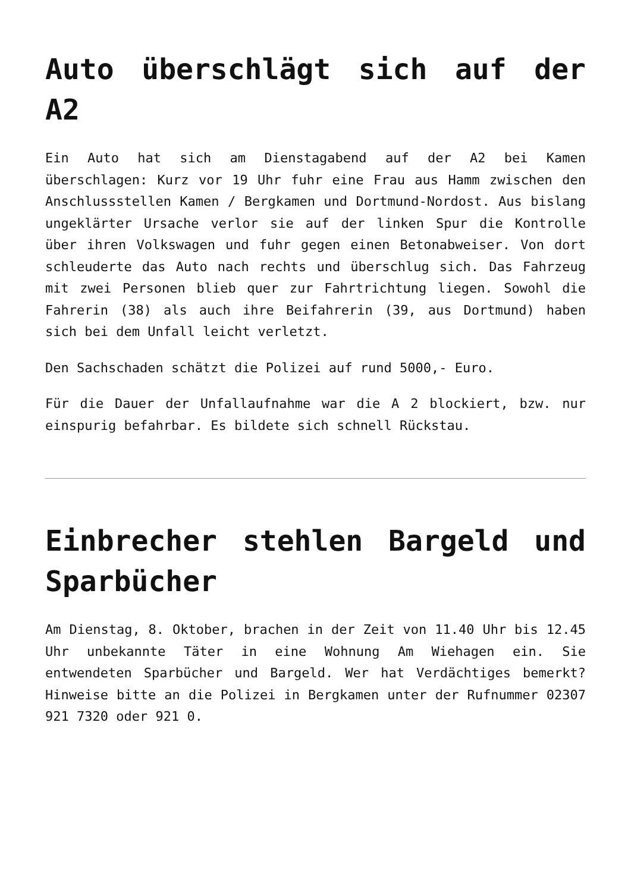Auto überschlägt sich auf der A2
Ein Auto hat sich am Dienstagabend auf der A2 bei Kamen überschlagen: Kurz vor 19 Uhr fuhr eine Frau aus Hamm zwischen den Anschlussstellen Kamen / Bergkamen und Dortmund-Nordost. Aus bislang ungeklärter Ursache verlor sie auf der linken Spur die Kontrolle über ihren Volkswagen und fuhr gegen einen Betonabweiser. Von dort schleuderte das Auto nach rechts und überschlug sich. Das Fahrzeug mit zwei Personen blieb quer zur Fahrtrichtung liegen. Sowohl die Fahrerin (38) als auch ihre Beifahrerin (39, aus Dortmund) haben sich bei dem Unfall leicht verletzt.
Den Sachschaden schätzt die Polizei auf rund 5000,- Euro.
Für die Dauer der Unfallaufnahme war die A 2 blockiert, bzw. nur einspurig befahrbar. Es bildete sich schnell Rückstau.
Einbrecher stehlen Bargeld und Sparbücher
Am Dienstag, 8. Oktober, brachen in der Zeit von 11.40 Uhr bis 12.45 Uhr unbekannte Täter in eine Wohnung Am Wiehagen ein. Sie entwendeten Sparbücher und Bargeld. Wer hat Verdächtiges bemerkt? Hinweise bitte an die Polizei in Bergkamen unter der Rufnummer 02307 921 7320 oder 921 0.